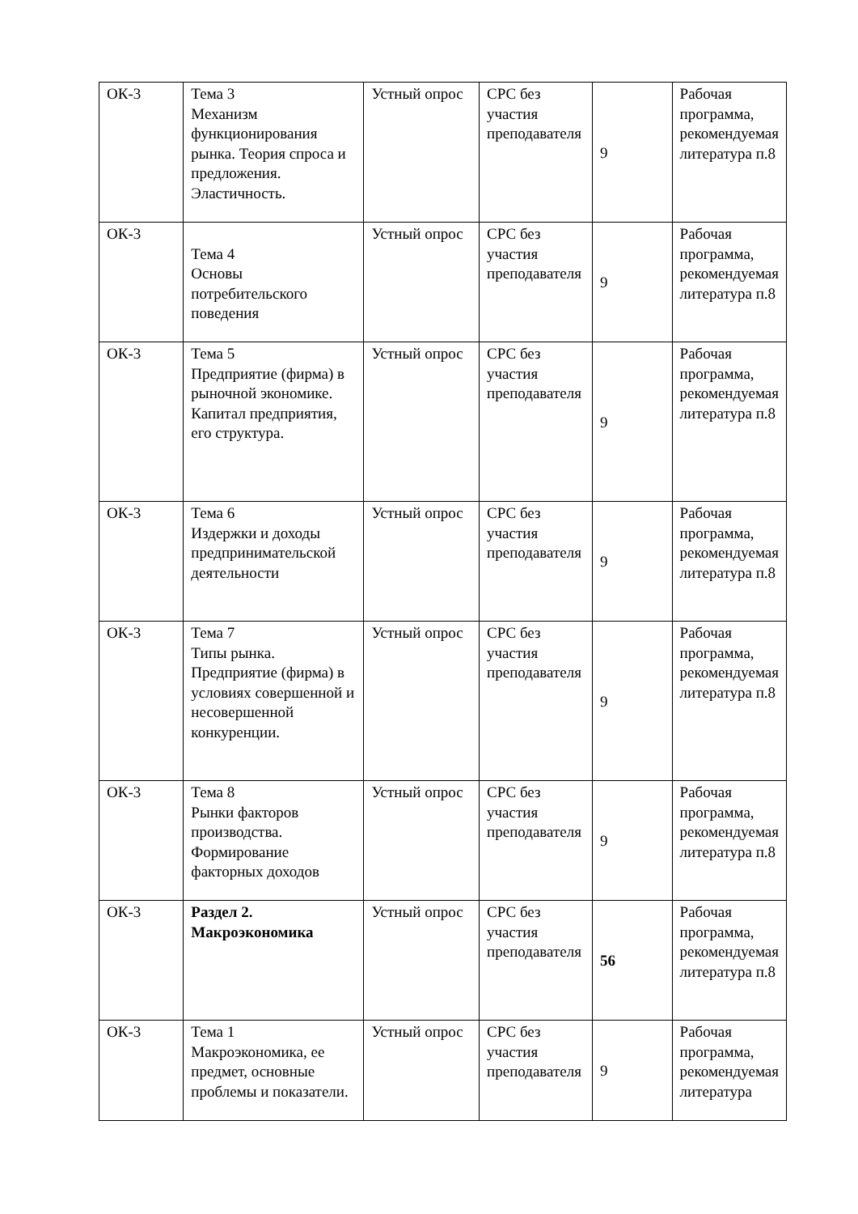| ОК-3 | Тема 3 Механизм функционирования рынка. Теория спроса и предложения. Эластичность. | Устный опрос | СРС без участия преподавателя | 9 | Рабочая программа, рекомендуемая литература п.8 |
| ОК-3 | Тема 4 Основы потребительского поведения | Устный опрос | СРС без участия преподавателя | 9 | Рабочая программа, рекомендуемая литература п.8 |
| ОК-3 | Тема 5 Предприятие (фирма) в рыночной экономике. Капитал предприятия, его структура. | Устный опрос | СРС без участия преподавателя | 9 | Рабочая программа, рекомендуемая литература п.8 |
| ОК-3 | Тема 6 Издержки и доходы предпринимательской деятельности | Устный опрос | СРС без участия преподавателя | 9 | Рабочая программа, рекомендуемая литература п.8 |
| ОК-3 | Тема 7 Типы рынка. Предприятие (фирма) в условиях совершенной и несовершенной конкуренции. | Устный опрос | СРС без участия преподавателя | 9 | Рабочая программа, рекомендуемая литература п.8 |
| ОК-3 | Тема 8 Рынки факторов производства. Формирование факторных доходов | Устный опрос | СРС без участия преподавателя | 9 | Рабочая программа, рекомендуемая литература п.8 |
| ОК-3 | Раздел 2. Макроэкономика | Устный опрос | СРС без участия преподавателя | 56 | Рабочая программа, рекомендуемая литература п.8 |
| ОК-3 | Тема 1 Макроэкономика, ее предмет, основные проблемы и показатели. | Устный опрос | СРС без участия преподавателя | 9 | Рабочая программа, рекомендуемая литература |